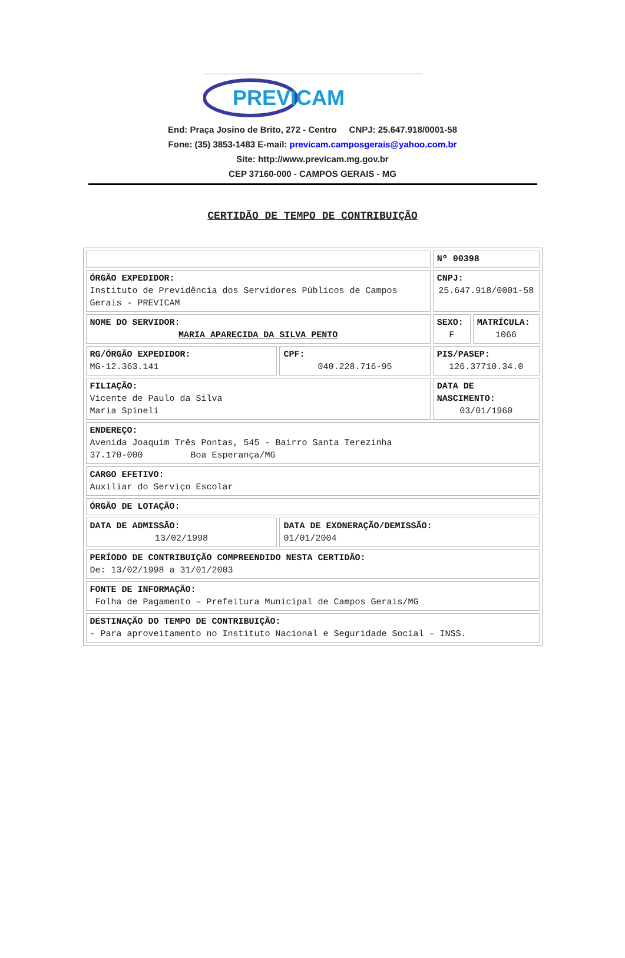PREVICAM
End: Praça Josino de Brito, 272 - Centro CNPJ: 25.647.918/0001-58
Fone: (35) 3853-1483 E-mail: previcam.camposgerais@yahoo.com.br
Site: http://www.previcam.mg.gov.br
CEP 37160-000 - CAMPOS GERAIS - MG
CERTIDÃO DE TEMPO DE CONTRIBUIÇÃO
| | | Nº 00398 | |
| ÓRGÃO EXPEDIDOR: Instituto de Previdência dos Servidores Públicos de Campos Gerais - PREVICAM | | CNPJ: 25.647.918/0001-58 | |
| NOME DO SERVIDOR: MARIA APARECIDA DA SILVA PENTO | | SEXO: F | MATRÍCULA: 1066 |
| RG/ÓRGÃO EXPEDIDOR: MG-12.363.141 | CPF: 040.228.716-95 | PIS/PASEP: 126.37710.34.0 | |
| FILIAÇÃO: Vicente de Paulo da Silva Maria Spineli | | DATA DE NASCIMENTO: 03/01/1960 | |
| ENDEREÇO: Avenida Joaquim Três Pontas, 545 - Bairro Santa Terezinha 37.170-000 Boa Esperança/MG | | | |
| CARGO EFETIVO: Auxiliar do Serviço Escolar | | | |
| ÓRGÃO DE LOTAÇÃO: | | | |
| DATA DE ADMISSÃO: 13/02/1998 | DATA DE EXONERAÇÃO/DEMISSÃO: 01/01/2004 | | |
| PERÍODO DE CONTRIBUIÇÃO COMPREENDIDO NESTA CERTIDÃO: De: 13/02/1998 a 31/01/2003 | | | |
| FONTE DE INFORMAÇÃO: Folha de Pagamento – Prefeitura Municipal de Campos Gerais/MG | | | |
| DESTINAÇÃO DO TEMPO DE CONTRIBUIÇÃO: - Para aproveitamento no Instituto Nacional e Seguridade Social – INSS. | | | |